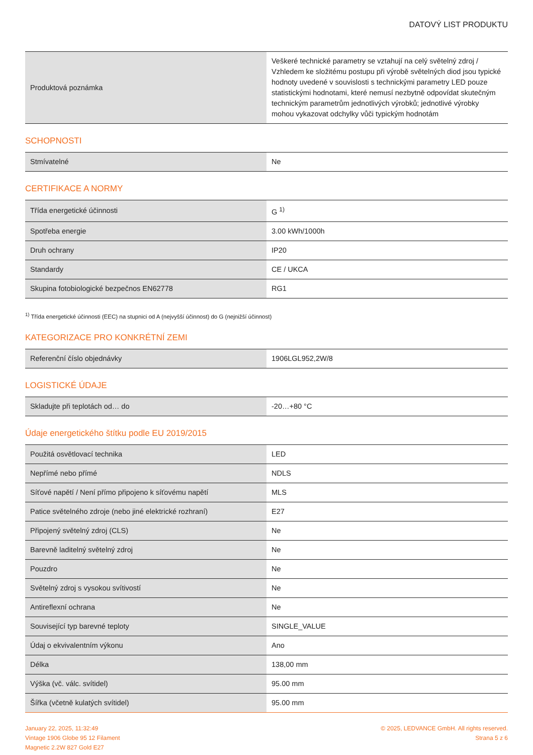DATOVÝ LIST PRODUKTU
| Produktová poznámka | Veškeré technické parametry se vztahují na celý světelný zdroj / Vzhledem ke složitému postupu při výrobě světelných diod jsou typické hodnoty uvedené v souvislosti s technickými parametry LED pouze statistickými hodnotami, které nemusí nezbytně odpovídat skutečným technickým parametrům jednotlivých výrobků; jednotlivé výrobky mohou vykazovat odchylky vůči typickým hodnotám |
SCHOPNOSTI
| Stmívatelné | Ne |
CERTIFIKACE A NORMY
| Třída energetické účinnosti | G <sup>1)</sup> |
| Spotřeba energie | 3.00 kWh/1000h |
| Druh ochrany | IP20 |
| Standardy | CE / UKCA |
| Skupina fotobiologické bezpečnos EN62778 | RG1 |
<sup>1)</sup> Třída energetické účinnosti (EEC) na stupnici od A (nejvyšší účinnost) do G (nejnižší účinnost)
KATEGORIZACE PRO KONKRÉTNÍ ZEMI
| Referenční číslo objednávky | 1906LGL952,2W/8 |
LOGISTICKÉ ÚDAJE
| Skladujte při teplotách od… do | -20…+80 °C |
Údaje energetického štítku podle EU 2019/2015
| Použitá osvětlovací technika | LED |
| Nepřímé nebo přímé | NDLS |
| Síťové napětí / Není přímo připojeno k síťovému napětí | MLS |
| Patice světelného zdroje (nebo jiné elektrické rozhraní) | E27 |
| Připojený světelný zdroj (CLS) | Ne |
| Barevně laditelný světelný zdroj | Ne |
| Pouzdro | Ne |
| Světelný zdroj s vysokou svítivostí | Ne |
| Antireflexní ochrana | Ne |
| Související typ barevné teploty | SINGLE_VALUE |
| Údaj o ekvivalentním výkonu | Ano |
| Délka | 138,00 mm |
| Výška (vč. válc. svítidel) | 95.00 mm |
| Šířka (včetně kulatých svítidel) | 95.00 mm |
January 22, 2025, 11:32:49
Vintage 1906 Globe 95 12 Filament
Magnetic 2.2W 827 Gold E27
© 2025, LEDVANCE GmbH. All rights reserved.
Strana 5 z 6